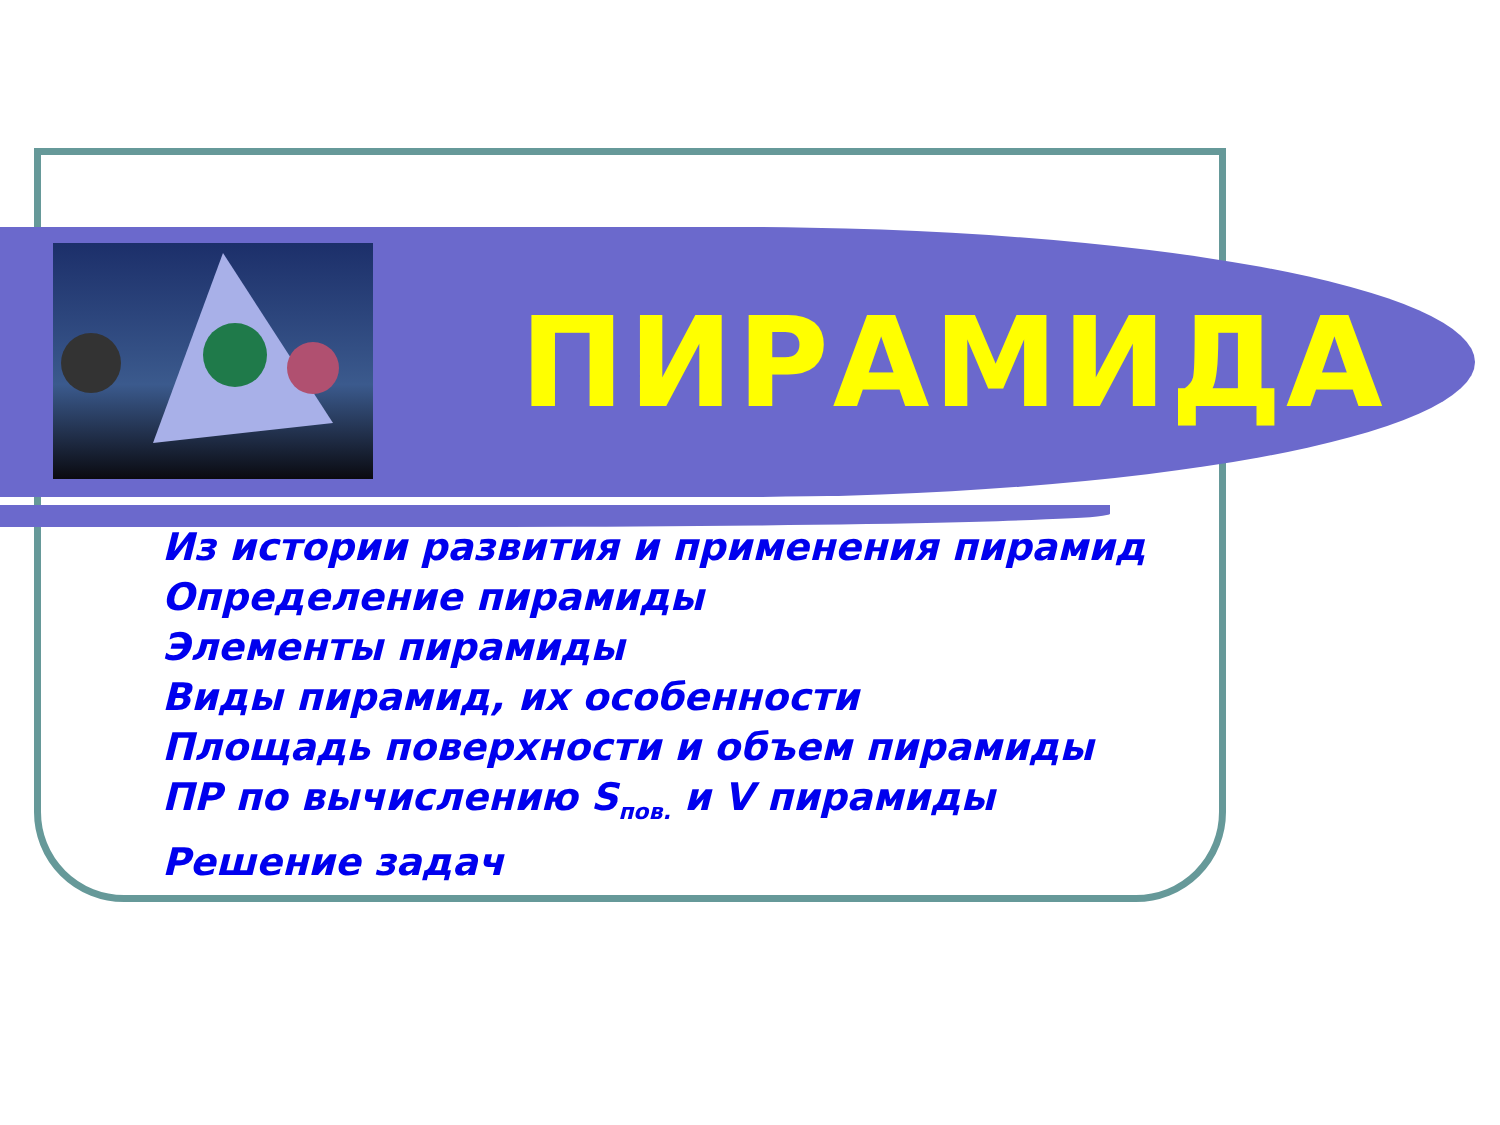ПИРАМИДА
Из истории развития и применения пирамид
Определение пирамиды
Элементы пирамиды
Виды пирамид, их особенности
Площадь поверхности и объем пирамиды
ПР по вычислению S<sub>пов.</sub> и V пирамиды
Решение задач